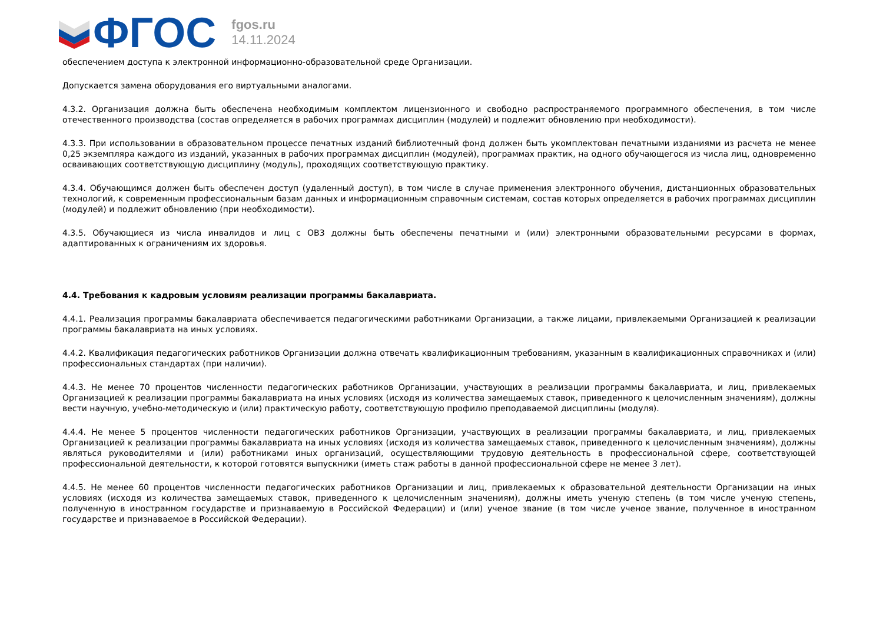ФГОС
fgos.ru
14.11.2024
обеспечением доступа к электронной информационно-образовательной среде Организации.
Допускается замена оборудования его виртуальными аналогами.
4.3.2. Организация должна быть обеспечена необходимым комплектом лицензионного и свободно распространяемого программного обеспечения, в том числе отечественного производства (состав определяется в рабочих программах дисциплин (модулей) и подлежит обновлению при необходимости).
4.3.3. При использовании в образовательном процессе печатных изданий библиотечный фонд должен быть укомплектован печатными изданиями из расчета не менее 0,25 экземпляра каждого из изданий, указанных в рабочих программах дисциплин (модулей), программах практик, на одного обучающегося из числа лиц, одновременно осваивающих соответствующую дисциплину (модуль), проходящих соответствующую практику.
4.3.4. Обучающимся должен быть обеспечен доступ (удаленный доступ), в том числе в случае применения электронного обучения, дистанционных образовательных технологий, к современным профессиональным базам данных и информационным справочным системам, состав которых определяется в рабочих программах дисциплин (модулей) и подлежит обновлению (при необходимости).
4.3.5. Обучающиеся из числа инвалидов и лиц с ОВЗ должны быть обеспечены печатными и (или) электронными образовательными ресурсами в формах, адаптированных к ограничениям их здоровья.
4.4. Требования к кадровым условиям реализации программы бакалавриата.
4.4.1. Реализация программы бакалавриата обеспечивается педагогическими работниками Организации, а также лицами, привлекаемыми Организацией к реализации программы бакалавриата на иных условиях.
4.4.2. Квалификация педагогических работников Организации должна отвечать квалификационным требованиям, указанным в квалификационных справочниках и (или) профессиональных стандартах (при наличии).
4.4.3. Не менее 70 процентов численности педагогических работников Организации, участвующих в реализации программы бакалавриата, и лиц, привлекаемых Организацией к реализации программы бакалавриата на иных условиях (исходя из количества замещаемых ставок, приведенного к целочисленным значениям), должны вести научную, учебно-методическую и (или) практическую работу, соответствующую профилю преподаваемой дисциплины (модуля).
4.4.4. Не менее 5 процентов численности педагогических работников Организации, участвующих в реализации программы бакалавриата, и лиц, привлекаемых Организацией к реализации программы бакалавриата на иных условиях (исходя из количества замещаемых ставок, приведенного к целочисленным значениям), должны являться руководителями и (или) работниками иных организаций, осуществляющими трудовую деятельность в профессиональной сфере, соответствующей профессиональной деятельности, к которой готовятся выпускники (иметь стаж работы в данной профессиональной сфере не менее 3 лет).
4.4.5. Не менее 60 процентов численности педагогических работников Организации и лиц, привлекаемых к образовательной деятельности Организации на иных условиях (исходя из количества замещаемых ставок, приведенного к целочисленным значениям), должны иметь ученую степень (в том числе ученую степень, полученную в иностранном государстве и признаваемую в Российской Федерации) и (или) ученое звание (в том числе ученое звание, полученное в иностранном государстве и признаваемое в Российской Федерации).